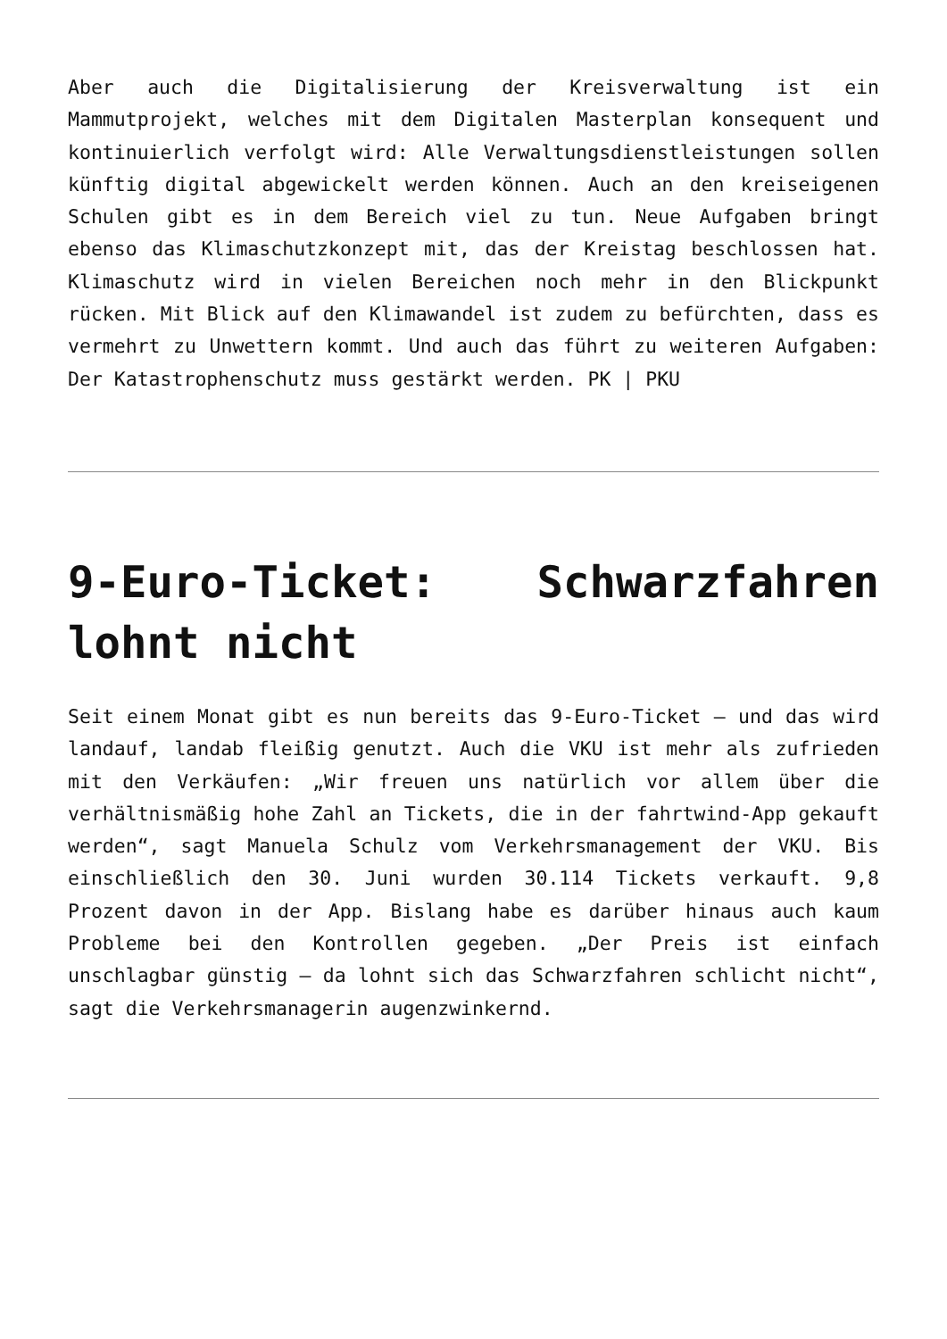Aber auch die Digitalisierung der Kreisverwaltung ist ein Mammutprojekt, welches mit dem Digitalen Masterplan konsequent und kontinuierlich verfolgt wird: Alle Verwaltungsdienstleistungen sollen künftig digital abgewickelt werden können. Auch an den kreiseigenen Schulen gibt es in dem Bereich viel zu tun. Neue Aufgaben bringt ebenso das Klimaschutzkonzept mit, das der Kreistag beschlossen hat. Klimaschutz wird in vielen Bereichen noch mehr in den Blickpunkt rücken. Mit Blick auf den Klimawandel ist zudem zu befürchten, dass es vermehrt zu Unwettern kommt. Und auch das führt zu weiteren Aufgaben: Der Katastrophenschutz muss gestärkt werden. PK | PKU
9-Euro-Ticket: Schwarzfahren lohnt nicht
Seit einem Monat gibt es nun bereits das 9-Euro-Ticket – und das wird landauf, landab fleißig genutzt. Auch die VKU ist mehr als zufrieden mit den Verkäufen: „Wir freuen uns natürlich vor allem über die verhältnismäßig hohe Zahl an Tickets, die in der fahrtwind-App gekauft werden“, sagt Manuela Schulz vom Verkehrsmanagement der VKU. Bis einschließlich den 30. Juni wurden 30.114 Tickets verkauft. 9,8 Prozent davon in der App. Bislang habe es darüber hinaus auch kaum Probleme bei den Kontrollen gegeben. „Der Preis ist einfach unschlagbar günstig – da lohnt sich das Schwarzfahren schlicht nicht“, sagt die Verkehrsmanagerin augenzwinkernd.